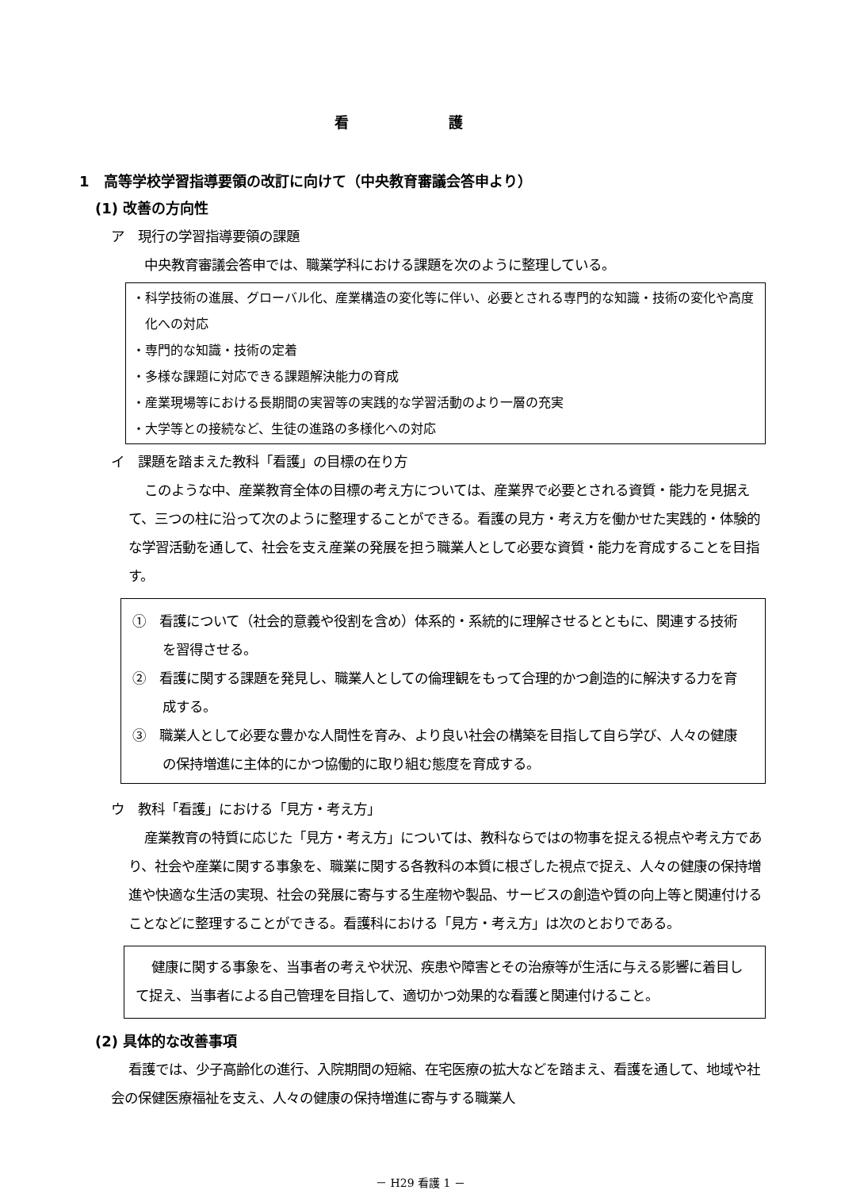看 護
1　高等学校学習指導要領の改訂に向けて（中央教育審議会答申より）
(1) 改善の方向性
ア　現行の学習指導要領の課題
中央教育審議会答申では、職業学科における課題を次のように整理している。
・科学技術の進展、グローバル化、産業構造の変化等に伴い、必要とされる専門的な知識・技術の変化や高度化への対応
・専門的な知識・技術の定着
・多様な課題に対応できる課題解決能力の育成
・産業現場等における長期間の実習等の実践的な学習活動のより一層の充実
・大学等との接続など、生徒の進路の多様化への対応
イ　課題を踏まえた教科「看護」の目標の在り方
このような中、産業教育全体の目標の考え方については、産業界で必要とされる資質・能力を見据えて、三つの柱に沿って次のように整理することができる。看護の見方・考え方を働かせた実践的・体験的な学習活動を通して、社会を支え産業の発展を担う職業人として必要な資質・能力を育成することを目指す。
①　看護について（社会的意義や役割を含め）体系的・系統的に理解させるとともに、関連する技術を習得させる。
②　看護に関する課題を発見し、職業人としての倫理観をもって合理的かつ創造的に解決する力を育成する。
③　職業人として必要な豊かな人間性を育み、より良い社会の構築を目指して自ら学び、人々の健康の保持増進に主体的にかつ協働的に取り組む態度を育成する。
ウ　教科「看護」における「見方・考え方」
産業教育の特質に応じた「見方・考え方」については、教科ならではの物事を捉える視点や考え方であり、社会や産業に関する事象を、職業に関する各教科の本質に根ざした視点で捉え、人々の健康の保持増進や快適な生活の実現、社会の発展に寄与する生産物や製品、サービスの創造や質の向上等と関連付けることなどに整理することができる。看護科における「見方・考え方」は次のとおりである。
健康に関する事象を、当事者の考えや状況、疾患や障害とその治療等が生活に与える影響に着目して捉え、当事者による自己管理を目指して、適切かつ効果的な看護と関連付けること。
(2) 具体的な改善事項
看護では、少子高齢化の進行、入院期間の短縮、在宅医療の拡大などを踏まえ、看護を通して、地域や社会の保健医療福祉を支え、人々の健康の保持増進に寄与する職業人
－ H29 看護 1 －